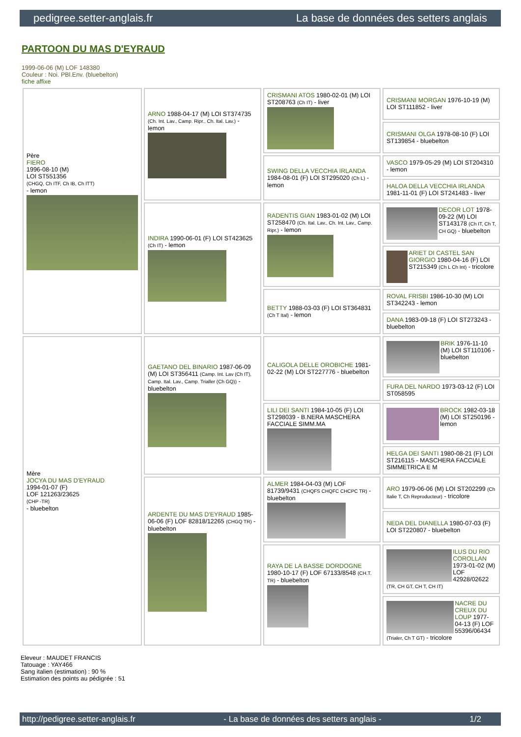pedigree.setter-anglais.fr La base de données des setters anglais
PARTOON DU MAS D'EYRAUD
1999-06-06 (M) LOF 148380
Couleur : Noi. PBl.Env. (bluebelton)
fiche affixe
| Père FIERO 1996-08-10 (M) LOI ST551356 (CHGQ, Ch ITF, Ch IB, Ch ITT) - lemon | ARNO 1988-04-17 (M) LOI ST374735 (Ch. Int. Lav., Camp. Ripr., Ch. Ital. Lav.) - lemon | CRISMANI ATOS 1980-02-01 (M) LOI ST208763 (Ch IT) - liver | CRISMANI MORGAN 1976-10-19 (M) LOI ST111852 - liver |
| | | | CRISMANI OLGA 1978-08-10 (F) LOI ST139854 - bluebelton |
| | | SWING DELLA VECCHIA IRLANDA 1984-08-01 (F) LOI ST295020 (Ch L) - lemon | VASCO 1979-05-29 (M) LOI ST204310 - lemon |
| | | | HALOA DELLA VECCHIA IRLANDA 1981-11-01 (F) LOI ST241483 - liver |
| | INDIRA 1990-06-01 (F) LOI ST423625 (Ch IT) - lemon | RADENTIS GIAN 1983-01-02 (M) LOI ST258470 (Ch. Ital. Lav., Ch. Int. Lav., Camp. Ripr.) - lemon | DECOR LOT 1978-09-22 (M) LOI ST143178 (Ch IT, Ch T, CH GQ) - bluebelton |
| | | | ARIET DI CASTEL SAN GIORGIO 1980-04-16 (F) LOI ST215349 (Ch L Ch Int) - tricolore |
| | | BETTY 1988-03-03 (F) LOI ST364831 (Ch T Ital) - lemon | ROVAL FRISBI 1986-10-30 (M) LOI ST342243 - lemon |
| | | | DANA 1983-09-18 (F) LOI ST273243 - bluebelton |
| Mère JOCYA DU MAS D'EYRAUD 1994-01-07 (F) LOF 121263/23625 (CHP -TR) - bluebelton | GAETANO DEL BINARIO 1987-06-09 (M) LOI ST356411 (Camp. Int. Lav (Ch IT), Camp. Ital. Lav., Camp. Trialler (Ch GQ)) - bluebelton | CALIGOLA DELLE OROBICHE 1981-02-22 (M) LOI ST227776 - bluebelton | BRIK 1976-11-10 (M) LOI ST110106 - bluebelton |
| | | | FURA DEL NARDO 1973-03-12 (F) LOI ST058595 |
| | | LILI DEI SANTI 1984-10-05 (F) LOI ST298039 - B.NERA MASCHERA FACCIALE SIMM.MA | BROCK 1982-03-18 (M) LOI ST250196 - lemon |
| | | | HELGA DEI SANTI 1980-08-21 (F) LOI ST216115 - MASCHERA FACCIALE SIMMETRICA E M |
| | ARDENTE DU MAS D'EYRAUD 1985-06-06 (F) LOF 82818/12265 (CHGQ TR) - bluebelton | ALMER 1984-04-03 (M) LOF 81739/9431 (CHQFS CHQFC CHCPC TR) - bluebelton | ARO 1979-06-06 (M) LOI ST202299 (Ch Italie T, Ch Reproducteur) - tricolore |
| | | | NEDA DEL DIANELLA 1980-07-03 (F) LOI ST220807 - bluebelton |
| | | RAYA DE LA BASSE DORDOGNE 1980-10-17 (F) LOF 67133/8548 (CH.T. TR) - bluebelton | ILUS DU RIO COROLLAN 1973-01-02 (M) LOF 42928/02622 (TR, CH GT, CH T, CH IT) |
| | | | NACRE DU CREUX DU LOUP 1977-04-13 (F) LOF 55396/06434 (Trialer, Ch T GT) - tricolore |
Eleveur : MAUDET FRANCIS
Tatouage : YAY466
Sang italien (estimation) : 90 %
Estimation des points au pédigrée : 51
http://pedigree.setter-anglais.fr - La base de données des setters anglais - 1/2